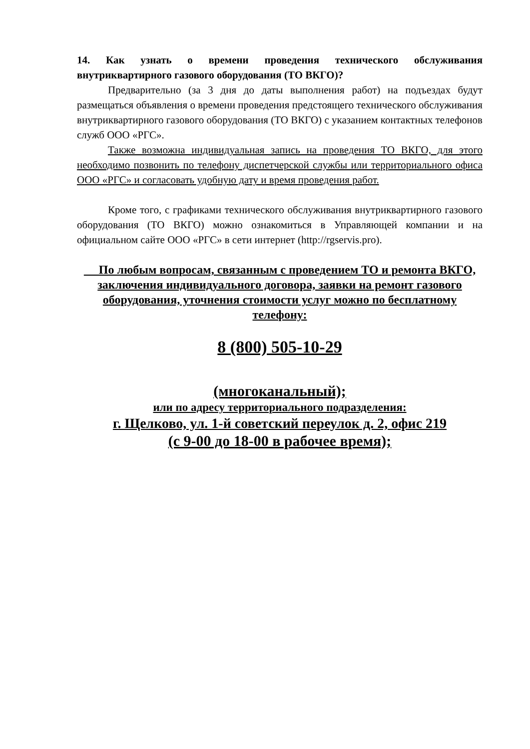14. Как узнать о времени проведения технического обслуживания внутриквартирного газового оборудования (ТО ВКГО)?
Предварительно (за 3 дня до даты выполнения работ) на подъездах будут размещаться объявления о времени проведения предстоящего технического обслуживания внутриквартирного газового оборудования (ТО ВКГО) с указанием контактных телефонов служб ООО «РГС».
Также возможна индивидуальная запись на проведения ТО ВКГО, для этого необходимо позвонить по телефону диспетчерской службы или территориального офиса ООО «РГС» и согласовать удобную дату и время проведения работ.
Кроме того, с графиками технического обслуживания внутриквартирного газового оборудования (ТО ВКГО) можно ознакомиться в Управляющей компании и на официальном сайте ООО «РГС» в сети интернет (http://rgservis.pro).
По любым вопросам, связанным с проведением ТО и ремонта ВКГО, заключения индивидуального договора, заявки на ремонт газового оборудования, уточнения стоимости услуг можно по бесплатному телефону:
8 (800) 505-10-29
(многоканальный);
или по адресу территориального подразделения:
г. Щелково, ул. 1-й советский переулок д. 2, офис 219
(с 9-00 до 18-00 в рабочее время);